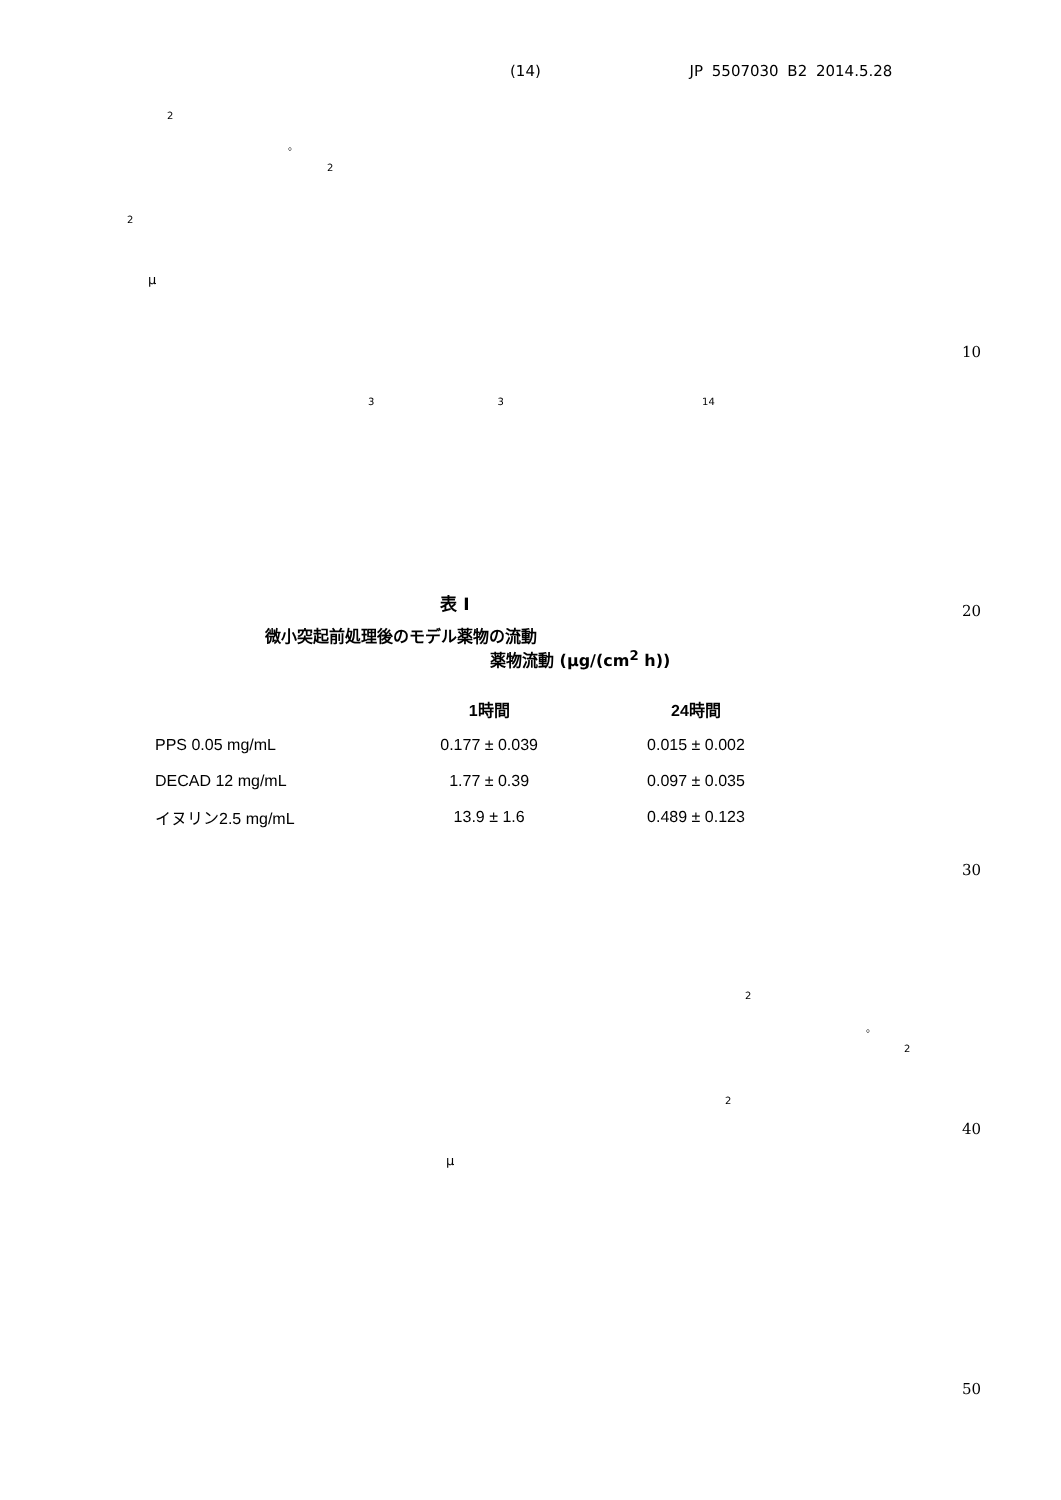(14) JP 5507030 B2 2014.5.28
2
。
2
2
μ
10
3 3 14
20
表 I
微小突起前処理後のモデル薬物の流動
薬物流動 (μg/(cm<sup>2</sup> h))
| | 1時間 | 24時間 |
| --- | --- | --- |
| PPS 0.05 mg/mL | 0.177 ± 0.039 | 0.015 ± 0.002 |
| DECAD 12 mg/mL | 1.77 ± 0.39 | 0.097 ± 0.035 |
| イヌリン2.5 mg/mL | 13.9 ± 1.6 | 0.489 ± 0.123 |
30
2
。
2
2
40
μ
50